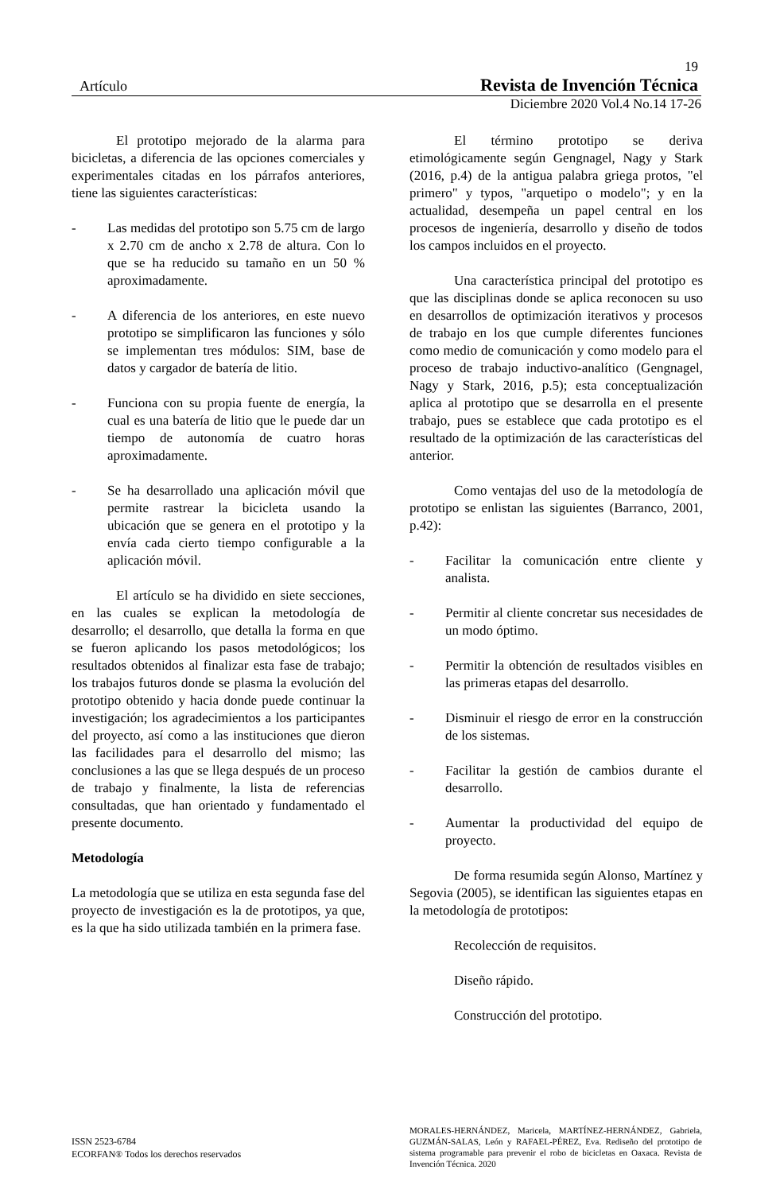19
Artículo Revista de Invención Técnica
Diciembre 2020 Vol.4 No.14 17-26
El prototipo mejorado de la alarma para bicicletas, a diferencia de las opciones comerciales y experimentales citadas en los párrafos anteriores, tiene las siguientes características:
- Las medidas del prototipo son 5.75 cm de largo x 2.70 cm de ancho x 2.78 de altura. Con lo que se ha reducido su tamaño en un 50 % aproximadamente.
- A diferencia de los anteriores, en este nuevo prototipo se simplificaron las funciones y sólo se implementan tres módulos: SIM, base de datos y cargador de batería de litio.
- Funciona con su propia fuente de energía, la cual es una batería de litio que le puede dar un tiempo de autonomía de cuatro horas aproximadamente.
- Se ha desarrollado una aplicación móvil que permite rastrear la bicicleta usando la ubicación que se genera en el prototipo y la envía cada cierto tiempo configurable a la aplicación móvil.
El artículo se ha dividido en siete secciones, en las cuales se explican la metodología de desarrollo; el desarrollo, que detalla la forma en que se fueron aplicando los pasos metodológicos; los resultados obtenidos al finalizar esta fase de trabajo; los trabajos futuros donde se plasma la evolución del prototipo obtenido y hacia donde puede continuar la investigación; los agradecimientos a los participantes del proyecto, así como a las instituciones que dieron las facilidades para el desarrollo del mismo; las conclusiones a las que se llega después de un proceso de trabajo y finalmente, la lista de referencias consultadas, que han orientado y fundamentado el presente documento.
Metodología
La metodología que se utiliza en esta segunda fase del proyecto de investigación es la de prototipos, ya que, es la que ha sido utilizada también en la primera fase.
El término prototipo se deriva etimológicamente según Gengnagel, Nagy y Stark (2016, p.4) de la antigua palabra griega protos, "el primero" y typos, "arquetipo o modelo"; y en la actualidad, desempeña un papel central en los procesos de ingeniería, desarrollo y diseño de todos los campos incluidos en el proyecto.
Una característica principal del prototipo es que las disciplinas donde se aplica reconocen su uso en desarrollos de optimización iterativos y procesos de trabajo en los que cumple diferentes funciones como medio de comunicación y como modelo para el proceso de trabajo inductivo-analítico (Gengnagel, Nagy y Stark, 2016, p.5); esta conceptualización aplica al prototipo que se desarrolla en el presente trabajo, pues se establece que cada prototipo es el resultado de la optimización de las características del anterior.
Como ventajas del uso de la metodología de prototipo se enlistan las siguientes (Barranco, 2001, p.42):
- Facilitar la comunicación entre cliente y analista.
- Permitir al cliente concretar sus necesidades de un modo óptimo.
- Permitir la obtención de resultados visibles en las primeras etapas del desarrollo.
- Disminuir el riesgo de error en la construcción de los sistemas.
- Facilitar la gestión de cambios durante el desarrollo.
- Aumentar la productividad del equipo de proyecto.
De forma resumida según Alonso, Martínez y Segovia (2005), se identifican las siguientes etapas en la metodología de prototipos:
Recolección de requisitos.
Diseño rápido.
Construcción del prototipo.
ISSN 2523-6784
ECORFAN® Todos los derechos reservados
MORALES-HERNÁNDEZ, Maricela, MARTÍNEZ-HERNÁNDEZ, Gabriela, GUZMÁN-SALAS, León y RAFAEL-PÉREZ, Eva. Rediseño del prototipo de sistema programable para prevenir el robo de bicicletas en Oaxaca. Revista de Invención Técnica. 2020